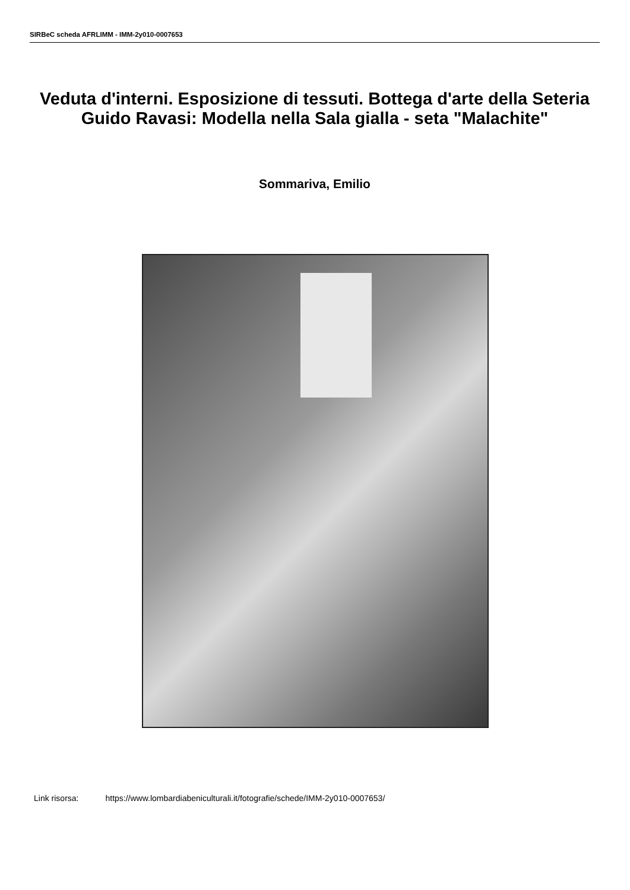SIRBeC scheda AFRLIMM - IMM-2y010-0007653
Veduta d'interni. Esposizione di tessuti. Bottega d'arte della Seteria Guido Ravasi: Modella nella Sala gialla - seta "Malachite"
Sommariva, Emilio
Link risorsa: https://www.lombardiabeniculturali.it/fotografie/schede/IMM-2y010-0007653/